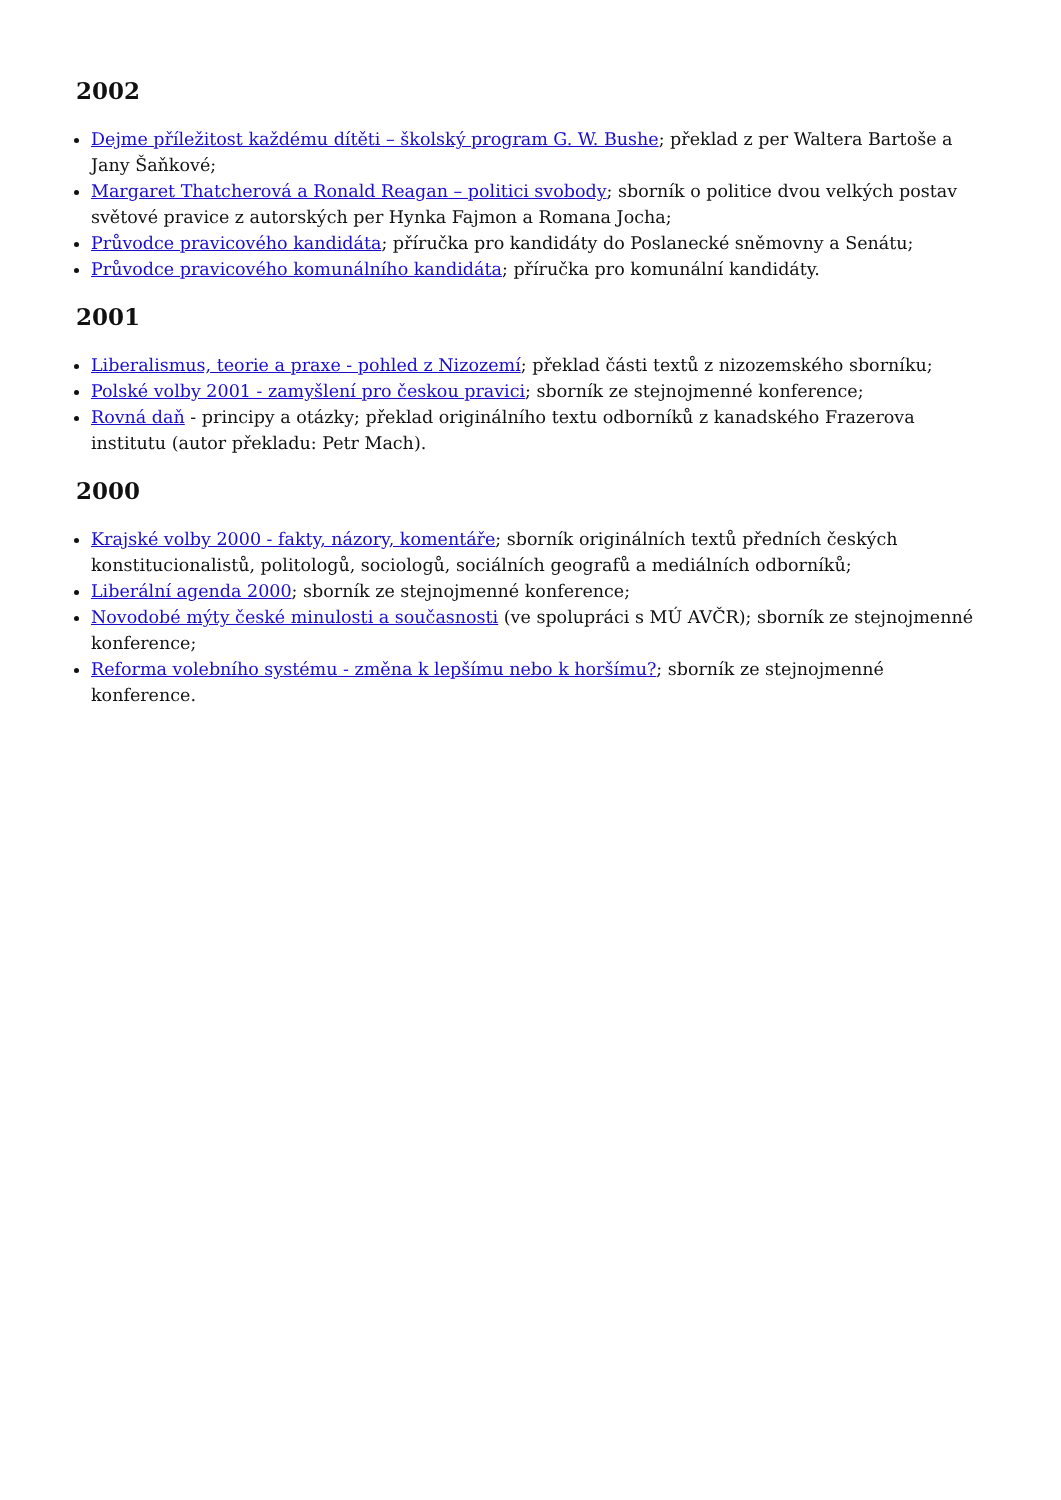2002
Dejme příležitost každému dítěti – školský program G. W. Bushe; překlad z per Waltera Bartoše a Jany Šaňkové;
Margaret Thatcherová a Ronald Reagan – politici svobody; sborník o politice dvou velkých postav světové pravice z autorských per Hynka Fajmon a Romana Jocha;
Průvodce pravicového kandidáta; příručka pro kandidáty do Poslanecké sněmovny a Senátu;
Průvodce pravicového komunálního kandidáta; příručka pro komunální kandidáty.
2001
Liberalismus, teorie a praxe - pohled z Nizozemí; překlad části textů z nizozemského sborníku;
Polské volby 2001 - zamyšlení pro českou pravici; sborník ze stejnojmenné konference;
Rovná daň - principy a otázky; překlad originálního textu odborníků z kanadského Frazerova institutu (autor překladu: Petr Mach).
2000
Krajské volby 2000 - fakty, názory, komentáře; sborník originálních textů předních českých konstitucionalistů, politologů, sociologů, sociálních geografů a mediálních odborníků;
Liberální agenda 2000; sborník ze stejnojmenné konference;
Novodobé mýty české minulosti a současnosti (ve spolupráci s MÚ AVČR); sborník ze stejnojmenné konference;
Reforma volebního systému - změna k lepšímu nebo k horšímu?; sborník ze stejnojmenné konference.